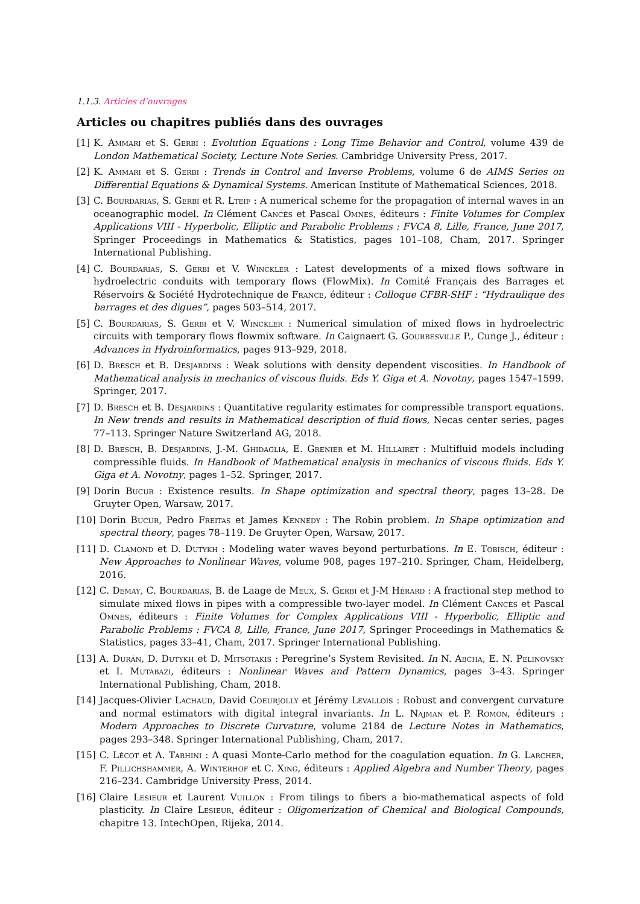1.1.3. Articles d’ouvrages
Articles ou chapitres publiés dans des ouvrages
[1] K. Ammari et S. Gerbi : Evolution Equations : Long Time Behavior and Control, volume 439 de London Mathematical Society, Lecture Note Series. Cambridge University Press, 2017.
[2] K. Ammari et S. Gerbi : Trends in Control and Inverse Problems, volume 6 de AIMS Series on Differential Equations & Dynamical Systems. American Institute of Mathematical Sciences, 2018.
[3] C. Bourdarias, S. Gerbi et R. Lteif : A numerical scheme for the propagation of internal waves in an oceanographic model. In Clément Cancès et Pascal Omnes, éditeurs : Finite Volumes for Complex Applications VIII - Hyperbolic, Elliptic and Parabolic Problems : FVCA 8, Lille, France, June 2017, Springer Proceedings in Mathematics & Statistics, pages 101–108, Cham, 2017. Springer International Publishing.
[4] C. Bourdarias, S. Gerbi et V. Winckler : Latest developments of a mixed flows software in hydroelectric conduits with temporary flows (FlowMix). In Comité Français des Barrages et Réservoirs & Société Hydrotechnique de France, éditeur : Colloque CFBR-SHF : “Hydraulique des barrages et des digues”, pages 503–514, 2017.
[5] C. Bourdarias, S. Gerbi et V. Winckler : Numerical simulation of mixed flows in hydroelectric circuits with temporary flows flowmix software. In Caignaert G. Gourbesville P., Cunge J., éditeur : Advances in Hydroinformatics, pages 913–929, 2018.
[6] D. Bresch et B. Desjardins : Weak solutions with density dependent viscosities. In Handbook of Mathematical analysis in mechanics of viscous fluids. Eds Y. Giga et A. Novotny, pages 1547–1599. Springer, 2017.
[7] D. Bresch et B. Desjardins : Quantitative regularity estimates for compressible transport equations. In New trends and results in Mathematical description of fluid flows, Necas center series, pages 77–113. Springer Nature Switzerland AG, 2018.
[8] D. Bresch, B. Desjardins, J.-M. Ghidaglia, E. Grenier et M. Hillairet : Multifluid models including compressible fluids. In Handbook of Mathematical analysis in mechanics of viscous fluids. Eds Y. Giga et A. Novotny, pages 1–52. Springer, 2017.
[9] Dorin Bucur : Existence results. In Shape optimization and spectral theory, pages 13–28. De Gruyter Open, Warsaw, 2017.
[10] Dorin Bucur, Pedro Freitas et James Kennedy : The Robin problem. In Shape optimization and spectral theory, pages 78–119. De Gruyter Open, Warsaw, 2017.
[11] D. Clamond et D. Dutykh : Modeling water waves beyond perturbations. In E. Tobisch, éditeur : New Approaches to Nonlinear Waves, volume 908, pages 197–210. Springer, Cham, Heidelberg, 2016.
[12] C. Demay, C. Bourdarias, B. de Laage de Meux, S. Gerbi et J-M Hérard : A fractional step method to simulate mixed flows in pipes with a compressible two-layer model. In Clément Cancès et Pascal Omnes, éditeurs : Finite Volumes for Complex Applications VIII - Hyperbolic, Elliptic and Parabolic Problems : FVCA 8, Lille, France, June 2017, Springer Proceedings in Mathematics & Statistics, pages 33–41, Cham, 2017. Springer International Publishing.
[13] A. Durán, D. Dutykh et D. Mitsotakis : Peregrine’s System Revisited. In N. Abcha, E. N. Pelinovsky et I. Mutabazi, éditeurs : Nonlinear Waves and Pattern Dynamics, pages 3–43. Springer International Publishing, Cham, 2018.
[14] Jacques-Olivier Lachaud, David Coeurjolly et Jérémy Levallois : Robust and convergent curvature and normal estimators with digital integral invariants. In L. Najman et P. Romon, éditeurs : Modern Approaches to Discrete Curvature, volume 2184 de Lecture Notes in Mathematics, pages 293–348. Springer International Publishing, Cham, 2017.
[15] C. Lécot et A. Tarhini : A quasi Monte-Carlo method for the coagulation equation. In G. Larcher, F. Pillichshammer, A. Winterhof et C. Xing, éditeurs : Applied Algebra and Number Theory, pages 216–234. Cambridge University Press, 2014.
[16] Claire Lesieur et Laurent Vuillon : From tilings to fibers a bio-mathematical aspects of fold plasticity. In Claire Lesieur, éditeur : Oligomerization of Chemical and Biological Compounds, chapitre 13. IntechOpen, Rijeka, 2014.